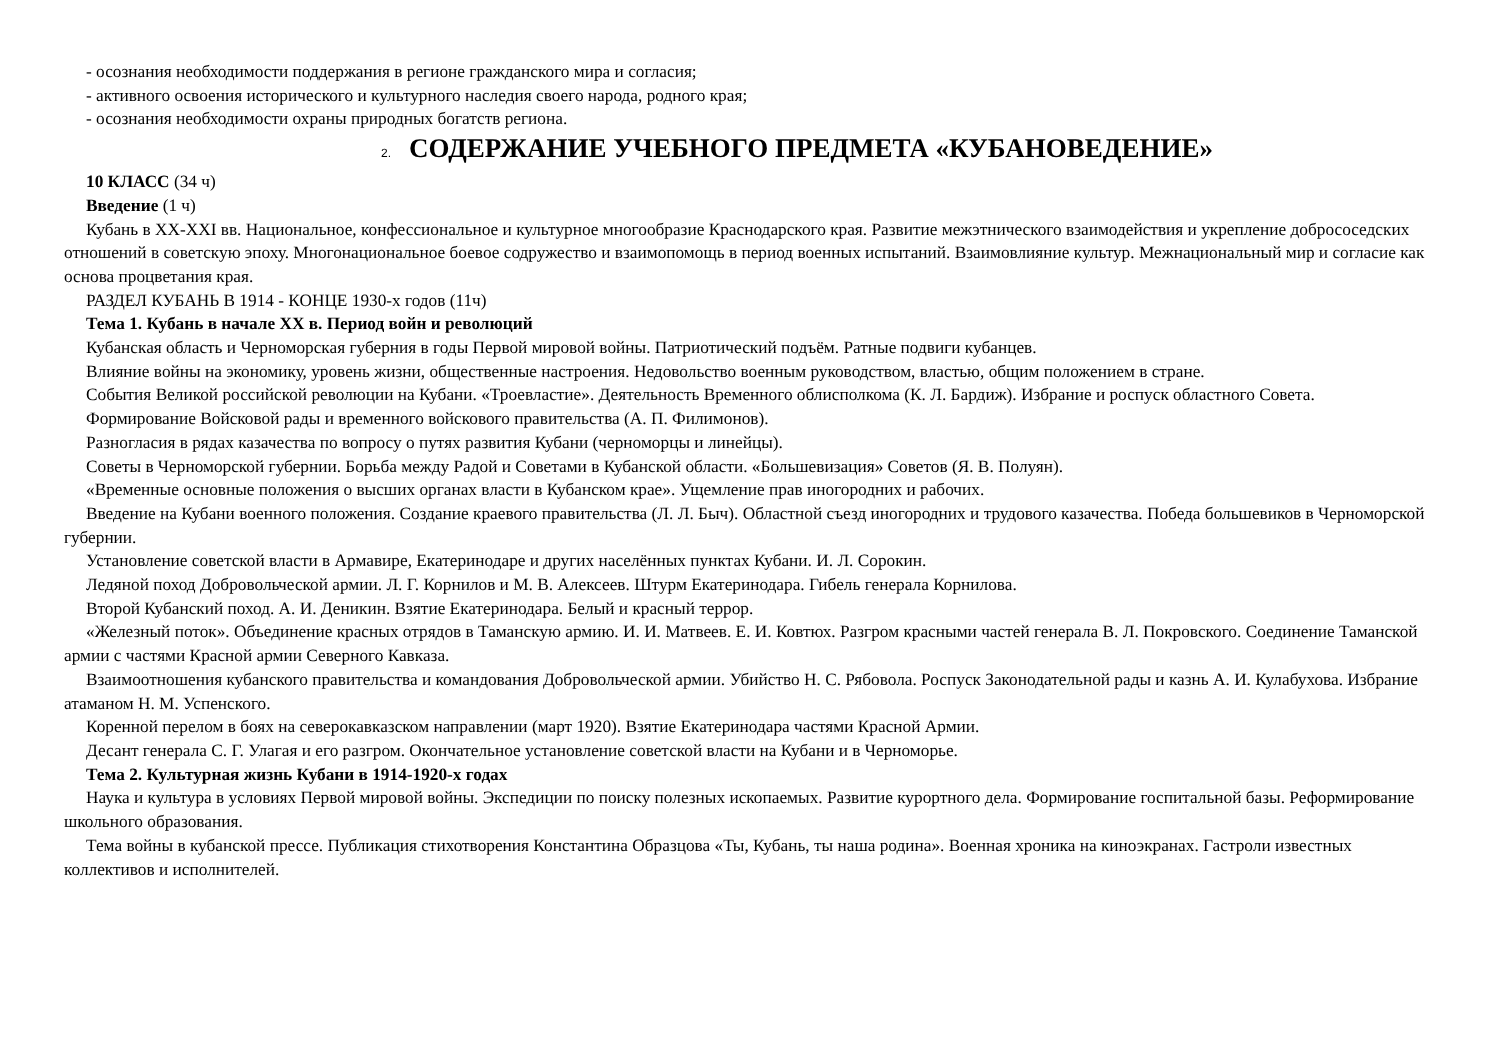- осознания необходимости поддержания в регионе гражданского мира и согласия;
- активного освоения исторического и культурного наследия своего народа, родного края;
- осознания необходимости охраны природных богатств региона.
2. СОДЕРЖАНИЕ УЧЕБНОГО ПРЕДМЕТА «КУБАНОВЕДЕНИЕ»
10 КЛАСС (34 ч)
Введение (1 ч)
Кубань в ХХ-ХХI вв. Национальное, конфессиональное и культурное многообразие Краснодарского края. Развитие межэтнического взаимодействия и укрепление добрососедских отношений в советскую эпоху. Многонациональное боевое содружество и взаимопомощь в период военных испытаний. Взаимовлияние культур. Межнациональный мир и согласие как основа процветания края.
РАЗДЕЛ КУБАНЬ В 1914 - КОНЦЕ 1930-х годов (11ч)
Тема 1. Кубань в начале XX в. Период войн и революций
Кубанская область и Черноморская губерния в годы Первой мировой войны. Патриотический подъём. Ратные подвиги кубанцев.
Влияние войны на экономику, уровень жизни, общественные настроения. Недовольство военным руководством, властью, общим положением в стране.
События Великой российской революции на Кубани. «Троевластие». Деятельность Временного облисполкома (К. Л. Бардиж). Избрание и роспуск областного Совета.
Формирование Войсковой рады и временного войскового правительства (А. П. Филимонов).
Разногласия в рядах казачества по вопросу о путях развития Кубани (черноморцы и линейцы).
Советы в Черноморской губернии. Борьба между Радой и Советами в Кубанской области. «Большевизация» Советов (Я. В. Полуян).
«Временные основные положения о высших органах власти в Кубанском крае». Ущемление прав иногородних и рабочих.
Введение на Кубани военного положения. Создание краевого правительства (Л. Л. Быч). Областной съезд иногородних и трудового казачества. Победа большевиков в Черноморской губернии.
Установление советской власти в Армавире, Екатеринодаре и других населённых пунктах Кубани. И. Л. Сорокин.
Ледяной поход Добровольческой армии. Л. Г. Корнилов и М. В. Алексеев. Штурм Екатеринодара. Гибель генерала Корнилова.
Второй Кубанский поход. А. И. Деникин. Взятие Екатеринодара. Белый и красный террор.
«Железный поток». Объединение красных отрядов в Таманскую армию. И. И. Матвеев. Е. И. Ковтюх. Разгром красными частей генерала В. Л. Покровского. Соединение Таманской армии с частями Красной армии Северного Кавказа.
Взаимоотношения кубанского правительства и командования Добровольческой армии. Убийство Н. С. Рябовола. Роспуск Законодательной рады и казнь А. И. Кулабухова. Избрание атаманом Н. М. Успенского.
Коренной перелом в боях на северокавказском направлении (март 1920). Взятие Екатеринодара частями Красной Армии.
Десант генерала С. Г. Улагая и его разгром. Окончательное установление советской власти на Кубани и в Черноморье.
Тема 2. Культурная жизнь Кубани в 1914-1920-х годах
Наука и культура в условиях Первой мировой войны. Экспедиции по поиску полезных ископаемых. Развитие курортного дела. Формирование госпитальной базы. Реформирование школьного образования.
Тема войны в кубанской прессе. Публикация стихотворения Константина Образцова «Ты, Кубань, ты наша родина». Военная хроника на киноэкранах. Гастроли известных коллективов и исполнителей.